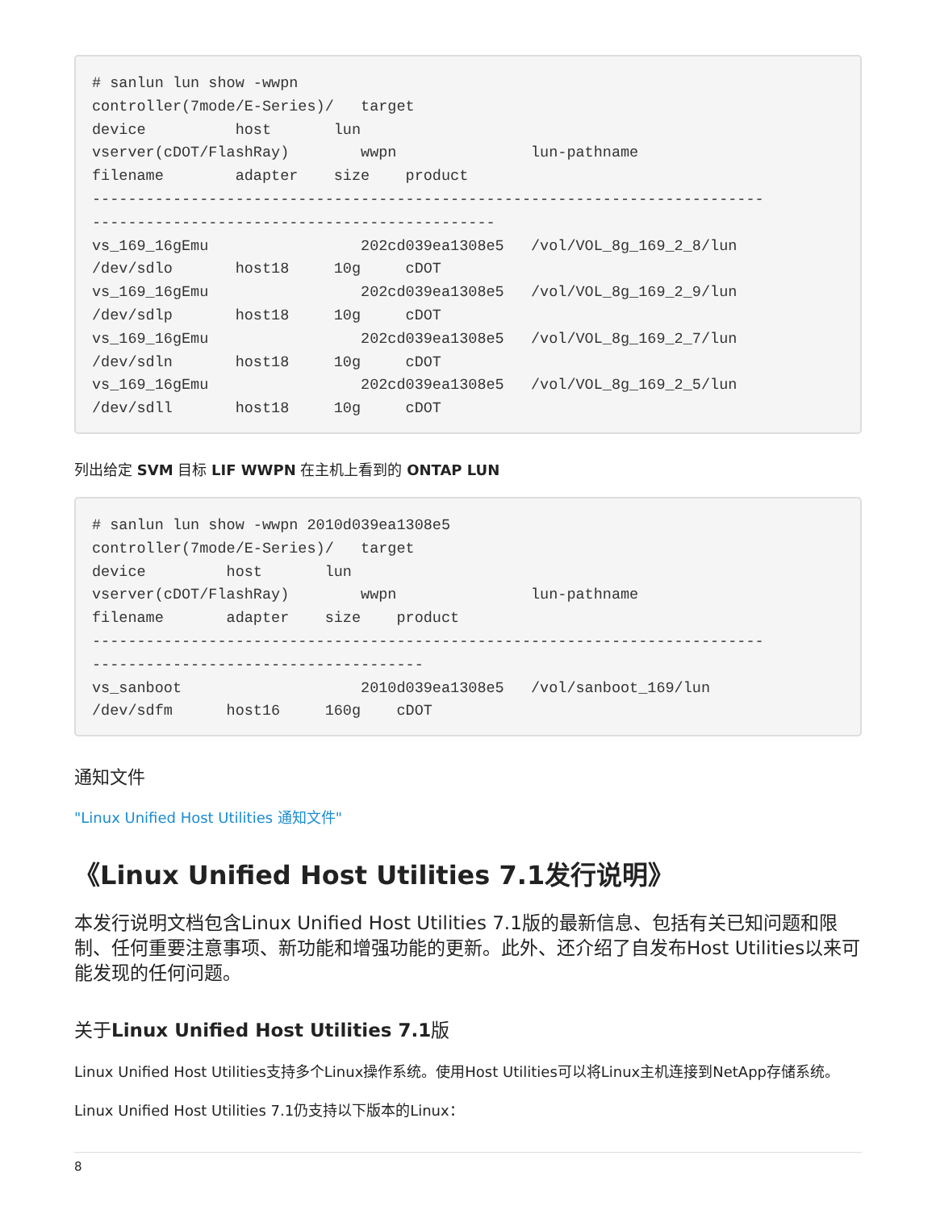# sanlun lun show -wwpn
controller(7mode/E-Series)/   target
device          host       lun
vserver(cDOT/FlashRay)        wwpn               lun-pathname
filename        adapter    size    product
---------------------------------------------------------------------------
---------------------------------------------
vs_169_16gEmu                 202cd039ea1308e5   /vol/VOL_8g_169_2_8/lun
/dev/sdlo       host18     10g     cDOT
vs_169_16gEmu                 202cd039ea1308e5   /vol/VOL_8g_169_2_9/lun
/dev/sdlp       host18     10g     cDOT
vs_169_16gEmu                 202cd039ea1308e5   /vol/VOL_8g_169_2_7/lun
/dev/sdln       host18     10g     cDOT
vs_169_16gEmu                 202cd039ea1308e5   /vol/VOL_8g_169_2_5/lun
/dev/sdll       host18     10g     cDOT
列出给定 SVM 目标 LIF WWPN 在主机上看到的 ONTAP LUN
# sanlun lun show -wwpn 2010d039ea1308e5
controller(7mode/E-Series)/   target
device         host       lun
vserver(cDOT/FlashRay)        wwpn               lun-pathname
filename       adapter    size    product
---------------------------------------------------------------------------
-------------------------------------
vs_sanboot                    2010d039ea1308e5   /vol/sanboot_169/lun
/dev/sdfm      host16     160g    cDOT
通知文件
"Linux Unified Host Utilities 通知文件"
《Linux Unified Host Utilities 7.1发行说明》
本发行说明文档包含Linux Unified Host Utilities 7.1版的最新信息、包括有关已知问题和限制、任何重要注意事项、新功能和增强功能的更新。此外、还介绍了自发布Host Utilities以来可能发现的任何问题。
关于Linux Unified Host Utilities 7.1版
Linux Unified Host Utilities支持多个Linux操作系统。使用Host Utilities可以将Linux主机连接到NetApp存储系统。
Linux Unified Host Utilities 7.1仍支持以下版本的Linux：
8